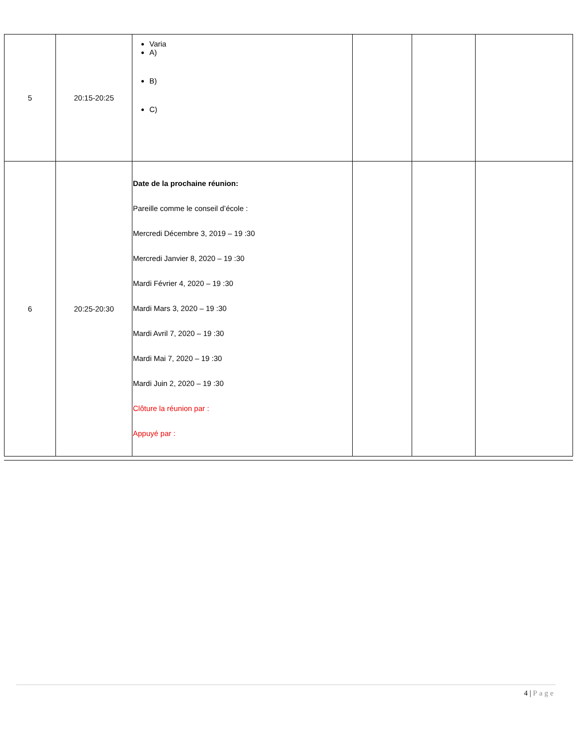| 5 | 20:15-20:25 | Varia A) B) C) | | | |
| 6 | 20:25-20:30 | Date de la prochaine réunion: Pareille comme le conseil d’école : Mercredi Décembre 3, 2019 – 19 :30 Mercredi Janvier 8, 2020 – 19 :30 Mardi Février 4, 2020 – 19 :30 Mardi Mars 3, 2020 – 19 :30 Mardi Avril 7, 2020 – 19 :30 Mardi Mai 7, 2020 – 19 :30 Mardi Juin 2, 2020 – 19 :30 Clôture la réunion par : Appuyé par : | | | |
4 | Page